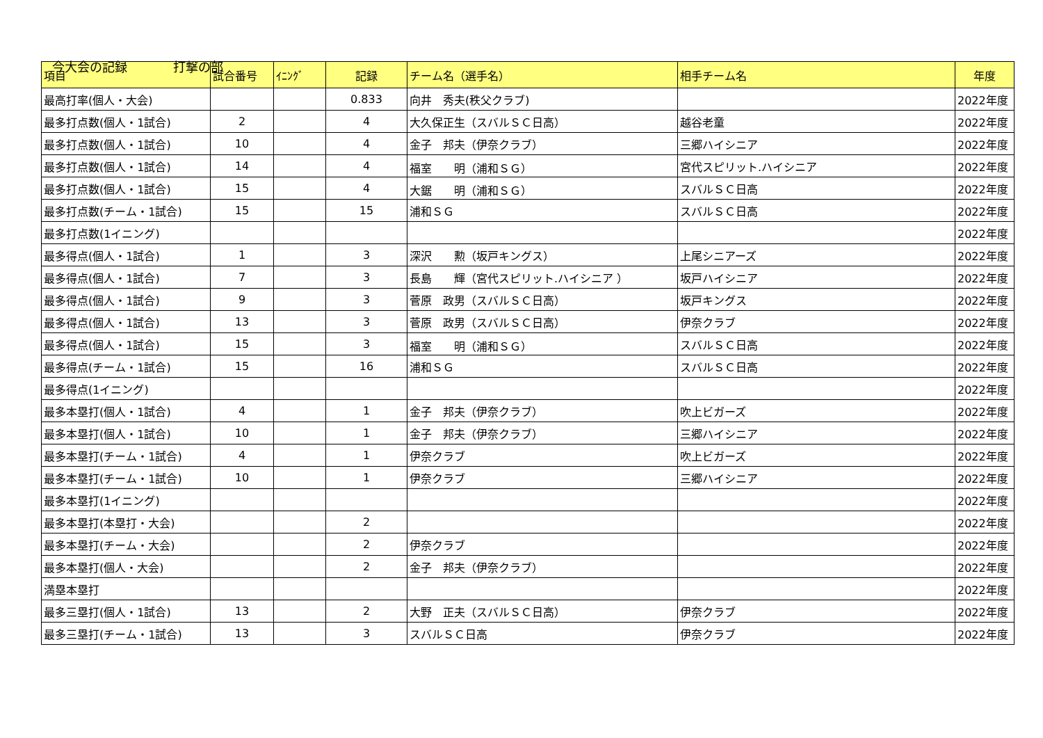今大会の記録 打撃の部
| 項目 | 試合番号 | ｲﾆﾝｸﾞ | 記録 | チーム名（選手名） | 相手チーム名 | 年度 |
| --- | --- | --- | --- | --- | --- | --- |
| 最高打率(個人・大会) | | | 0.833 | 向井 秀夫(秩父クラブ) | | 2022年度 |
| 最多打点数(個人・1試合) | 2 | | 4 | 大久保正生（スバルＳＣ日高） | 越谷老童 | 2022年度 |
| 最多打点数(個人・1試合) | 10 | | 4 | 金子 邦夫（伊奈クラブ） | 三郷ハイシニア | 2022年度 |
| 最多打点数(個人・1試合) | 14 | | 4 | 福室 明（浦和ＳＧ） | 宮代スピリット.ハイシニア | 2022年度 |
| 最多打点数(個人・1試合) | 15 | | 4 | 大鋸 明（浦和ＳＧ） | スバルＳＣ日高 | 2022年度 |
| 最多打点数(チーム・1試合) | 15 | | 15 | 浦和ＳＧ | スバルＳＣ日高 | 2022年度 |
| 最多打点数(1イニング) | | | | | | 2022年度 |
| 最多得点(個人・1試合) | 1 | | 3 | 深沢 勲（坂戸キングス） | 上尾シニアーズ | 2022年度 |
| 最多得点(個人・1試合) | 7 | | 3 | 長島 輝（宮代スピリット.ハイシニア ） | 坂戸ハイシニア | 2022年度 |
| 最多得点(個人・1試合) | 9 | | 3 | 菅原 政男（スバルＳＣ日高） | 坂戸キングス | 2022年度 |
| 最多得点(個人・1試合) | 13 | | 3 | 菅原 政男（スバルＳＣ日高） | 伊奈クラブ | 2022年度 |
| 最多得点(個人・1試合) | 15 | | 3 | 福室 明（浦和ＳＧ） | スバルＳＣ日高 | 2022年度 |
| 最多得点(チーム・1試合) | 15 | | 16 | 浦和ＳＧ | スバルＳＣ日高 | 2022年度 |
| 最多得点(1イニング) | | | | | | 2022年度 |
| 最多本塁打(個人・1試合) | 4 | | 1 | 金子 邦夫（伊奈クラブ） | 吹上ビガーズ | 2022年度 |
| 最多本塁打(個人・1試合) | 10 | | 1 | 金子 邦夫（伊奈クラブ） | 三郷ハイシニア | 2022年度 |
| 最多本塁打(チーム・1試合) | 4 | | 1 | 伊奈クラブ | 吹上ビガーズ | 2022年度 |
| 最多本塁打(チーム・1試合) | 10 | | 1 | 伊奈クラブ | 三郷ハイシニア | 2022年度 |
| 最多本塁打(1イニング) | | | | | | 2022年度 |
| 最多本塁打(本塁打・大会) | | | 2 | | | 2022年度 |
| 最多本塁打(チーム・大会) | | | 2 | 伊奈クラブ | | 2022年度 |
| 最多本塁打(個人・大会) | | | 2 | 金子 邦夫（伊奈クラブ） | | 2022年度 |
| 満塁本塁打 | | | | | | 2022年度 |
| 最多三塁打(個人・1試合) | 13 | | 2 | 大野 正夫（スバルＳＣ日高） | 伊奈クラブ | 2022年度 |
| 最多三塁打(チーム・1試合) | 13 | | 3 | スバルＳＣ日高 | 伊奈クラブ | 2022年度 |